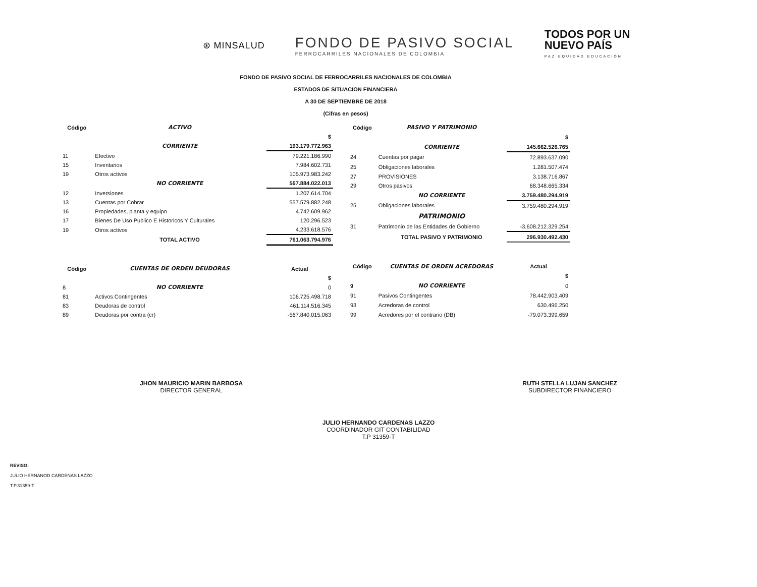⊛ MINSALUD
FONDO DE PASIVO SOCIAL
FERROCARRILES NACIONALES DE COLOMBIA
TODOS POR UN
NUEVO PAÍS
PAZ EQUIDAD EDUCACIÓN
FONDO DE PASIVO SOCIAL DE FERROCARRILES NACIONALES DE COLOMBIA
ESTADOS DE SITUACION FINANCIERA
A 30 DE SEPTIEMBRE DE 2018
(Cifras en pesos)
| Código | ACTIVO | |
| --- | --- | --- |
| | | $ |
| | CORRIENTE | 193.179.772.963 |
| 11 | Efectivo | 79.221.186.990 |
| 15 | Inventarios | 7.984.602.731 |
| 19 | Otros activos | 105.973.983.242 |
| | NO CORRIENTE | 567.884.022.013 |
| 12 | Inversiones | 1.207.614.704 |
| 13 | Cuentas por Cobrar | 557.579.882.248 |
| 16 | Propiedades, planta y equipo | 4.742.609.962 |
| 17 | Bienes De Uso Publico E Historicos Y Culturales | 120.296.523 |
| 19 | Otros activos | 4.233.618.576 |
| | TOTAL ACTIVO | 761.063.794.976 |
| Código | CUENTAS DE ORDEN DEUDORAS | Actual |
| | | $ |
| 8 | NO CORRIENTE | 0 |
| 81 | Activos Contingentes | 106.725.498.718 |
| 83 | Deudoras de control | 461.114.516.345 |
| 89 | Deudoras por contra (cr) | -567.840.015.063 |
| Código | PASIVO Y PATRIMONIO | |
| --- | --- | --- |
| | | $ |
| | CORRIENTE | 145.662.526.765 |
| 24 | Cuentas por pagar | 72.893.637.090 |
| 25 | Obligaciones laborales | 1.281.507.474 |
| 27 | PROVISIONES | 3.138.716.867 |
| 29 | Otros pasivos | 68.348.665.334 |
| | NO CORRIENTE | 3.759.480.294.919 |
| 25 | Obligaciones laborales | 3.759.480.294.919 |
| | PATRIMONIO | |
| 31 | Patrimonio de las Entidades de Gobierno | -3.608.212.329.254 |
| | TOTAL PASIVO Y PATRIMONIO | 296.930.492.430 |
| Código | CUENTAS DE ORDEN ACREDORAS | Actual |
| | | $ |
| 9 | NO CORRIENTE | 0 |
| 91 | Pasivos Contingentes | 78.442.903.409 |
| 93 | Acredoras de control | 630.496.250 |
| 99 | Acredores por el contrario (DB) | -79.073.399.659 |
JHON MAURICIO MARIN BARBOSA
DIRECTOR GENERAL
RUTH STELLA LUJAN SANCHEZ
SUBDIRECTOR FINANCIERO
JULIO HERNANDO CARDENAS LAZZO
COORDINADOR GIT CONTABILIDAD
T.P 31359-T
REVISO:
JULIO HERNANOD CARDENAS LAZZO
T.P.31359-T